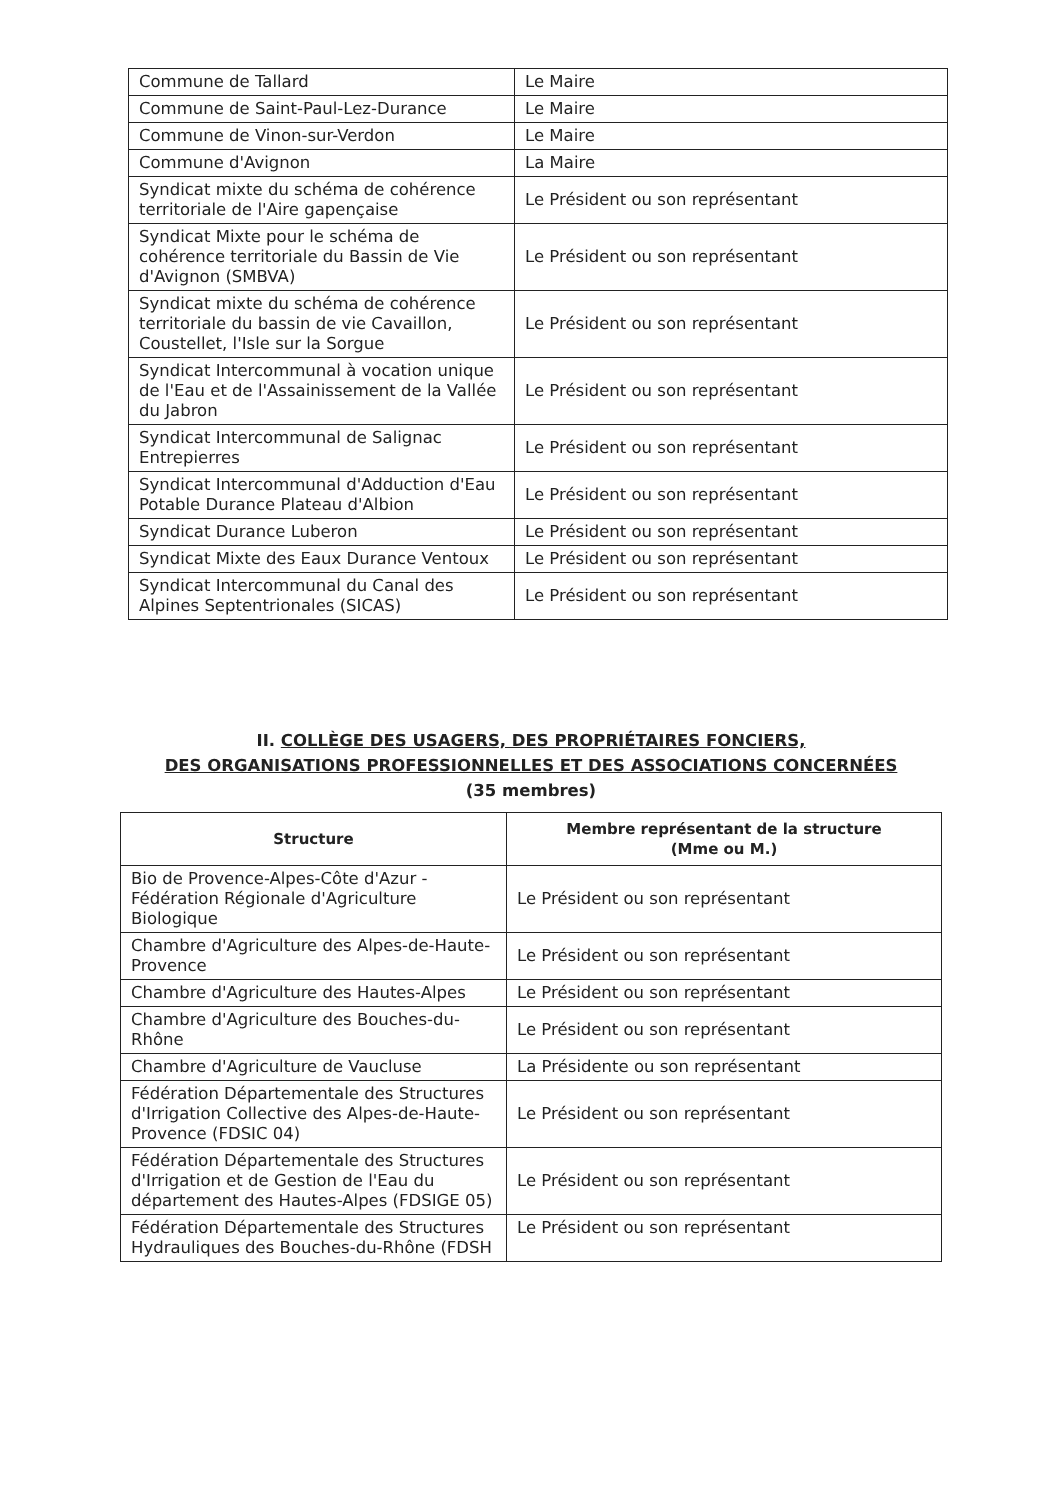| Commune de Tallard | Le Maire |
| Commune de Saint-Paul-Lez-Durance | Le Maire |
| Commune de Vinon-sur-Verdon | Le Maire |
| Commune d'Avignon | La Maire |
| Syndicat mixte du schéma de cohérence territoriale de l'Aire gapençaise | Le Président ou son représentant |
| Syndicat Mixte pour le schéma de cohérence territoriale du Bassin de Vie d'Avignon (SMBVA) | Le Président ou son représentant |
| Syndicat mixte du schéma de cohérence territoriale du bassin de vie Cavaillon, Coustellet, l'Isle sur la Sorgue | Le Président ou son représentant |
| Syndicat Intercommunal à vocation unique de l'Eau et de l'Assainissement de la Vallée du Jabron | Le Président ou son représentant |
| Syndicat Intercommunal de Salignac Entrepierres | Le Président ou son représentant |
| Syndicat Intercommunal d'Adduction d'Eau Potable Durance Plateau d'Albion | Le Président ou son représentant |
| Syndicat Durance Luberon | Le Président ou son représentant |
| Syndicat Mixte des Eaux Durance Ventoux | Le Président ou son représentant |
| Syndicat Intercommunal du Canal des Alpines Septentrionales (SICAS) | Le Président ou son représentant |
II. COLLÈGE DES USAGERS, DES PROPRIÉTAIRES FONCIERS,
DES ORGANISATIONS PROFESSIONNELLES ET DES ASSOCIATIONS CONCERNÉES
(35 membres)
| Structure | Membre représentant de la structure (Mme ou M.) |
| --- | --- |
| Bio de Provence-Alpes-Côte d'Azur - Fédération Régionale d'Agriculture Biologique | Le Président ou son représentant |
| Chambre d'Agriculture des Alpes-de-Haute-Provence | Le Président ou son représentant |
| Chambre d'Agriculture des Hautes-Alpes | Le Président ou son représentant |
| Chambre d'Agriculture des Bouches-du-Rhône | Le Président ou son représentant |
| Chambre d'Agriculture de Vaucluse | La Présidente ou son représentant |
| Fédération Départementale des Structures d'Irrigation Collective des Alpes-de-Haute-Provence (FDSIC 04) | Le Président ou son représentant |
| Fédération Départementale des Structures d'Irrigation et de Gestion de l'Eau du département des Hautes-Alpes (FDSIGE 05) | Le Président ou son représentant |
| Fédération Départementale des Structures Hydrauliques des Bouches-du-Rhône (FDSH | Le Président ou son représentant |